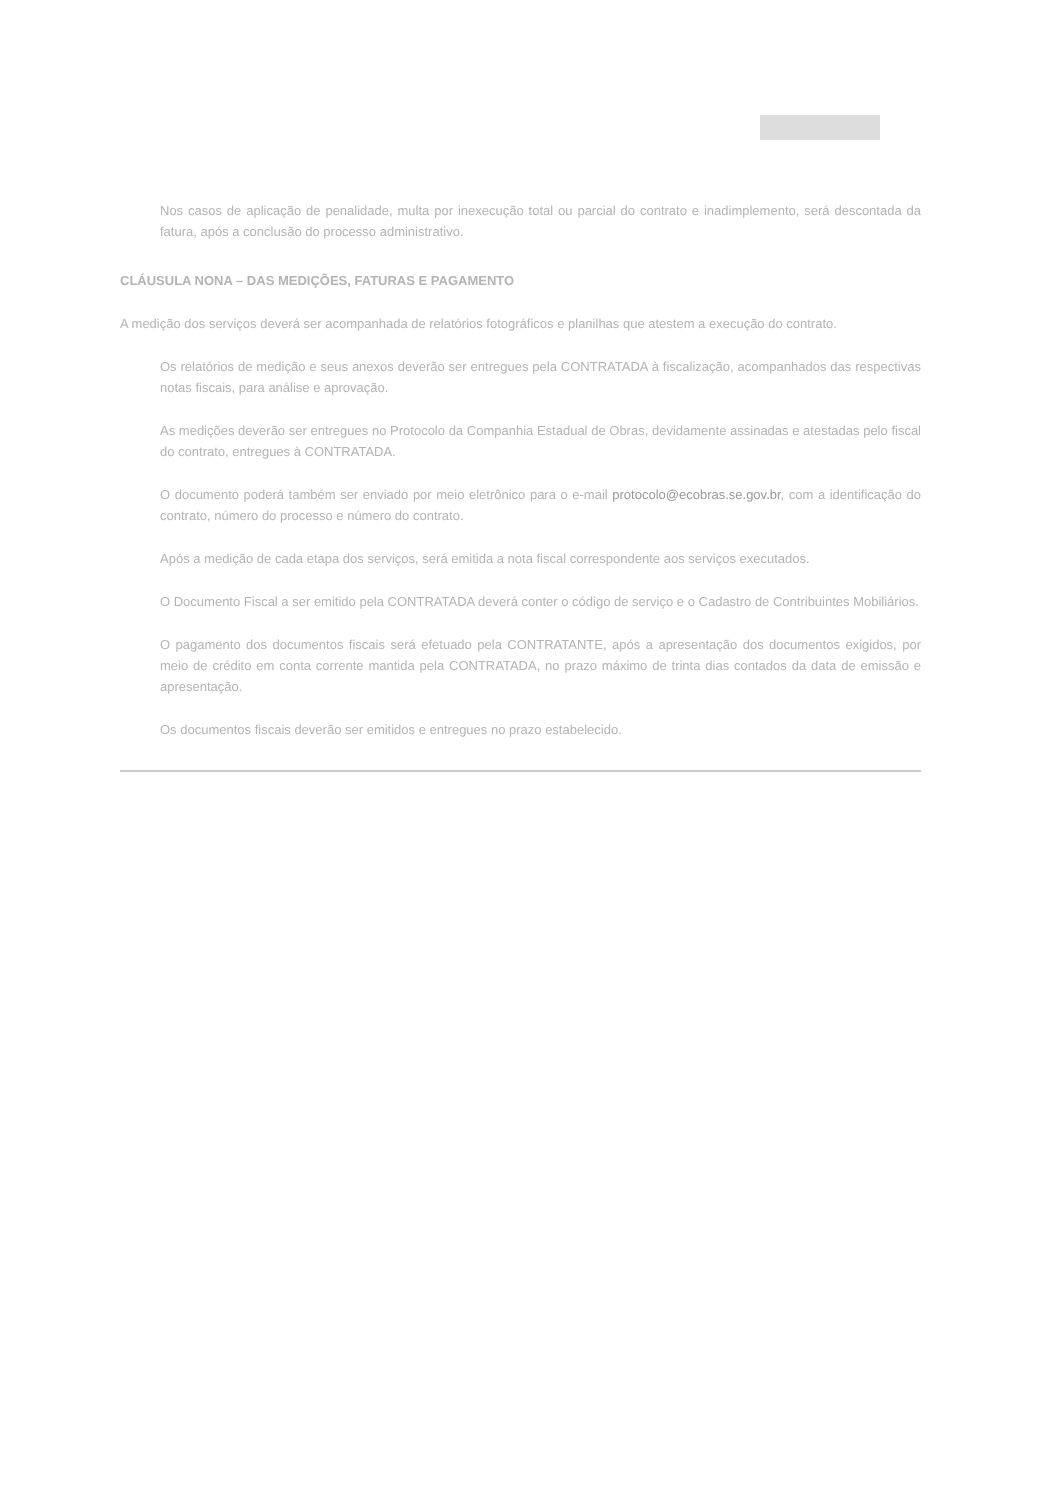Nos casos de aplicação de penalidade, multa por inexecução total ou parcial do contrato e inadimplemento, será descontada da fatura, após a conclusão do processo administrativo.
CLÁUSULA NONA – DAS MEDIÇÕES, FATURAS E PAGAMENTO
A medição dos serviços deverá ser acompanhada de relatórios fotográficos e planilhas que atestem a execução do contrato.
Os relatórios de medição e seus anexos deverão ser entregues pela CONTRATADA à fiscalização, acompanhados das respectivas notas fiscais, para análise e aprovação.
As medições deverão ser entregues no Protocolo da Companhia Estadual de Obras, devidamente assinadas e atestadas pelo fiscal do contrato, entregues à CONTRATADA.
O documento poderá também ser enviado por meio eletrônico para o e-mail protocolo@ecobras.se.gov.br, com a identificação do contrato, número do processo e número do contrato.
Após a medição de cada etapa dos serviços, será emitida a nota fiscal correspondente aos serviços executados.
O Documento Fiscal a ser emitido pela CONTRATADA deverá conter o código de serviço e o Cadastro de Contribuintes Mobiliários.
O pagamento dos documentos fiscais será efetuado pela CONTRATANTE, após a apresentação dos documentos exigidos, por meio de crédito em conta corrente mantida pela CONTRATADA, no prazo máximo de trinta dias contados da data de emissão e apresentação.
Os documentos fiscais deverão ser emitidos e entregues no prazo estabelecido.